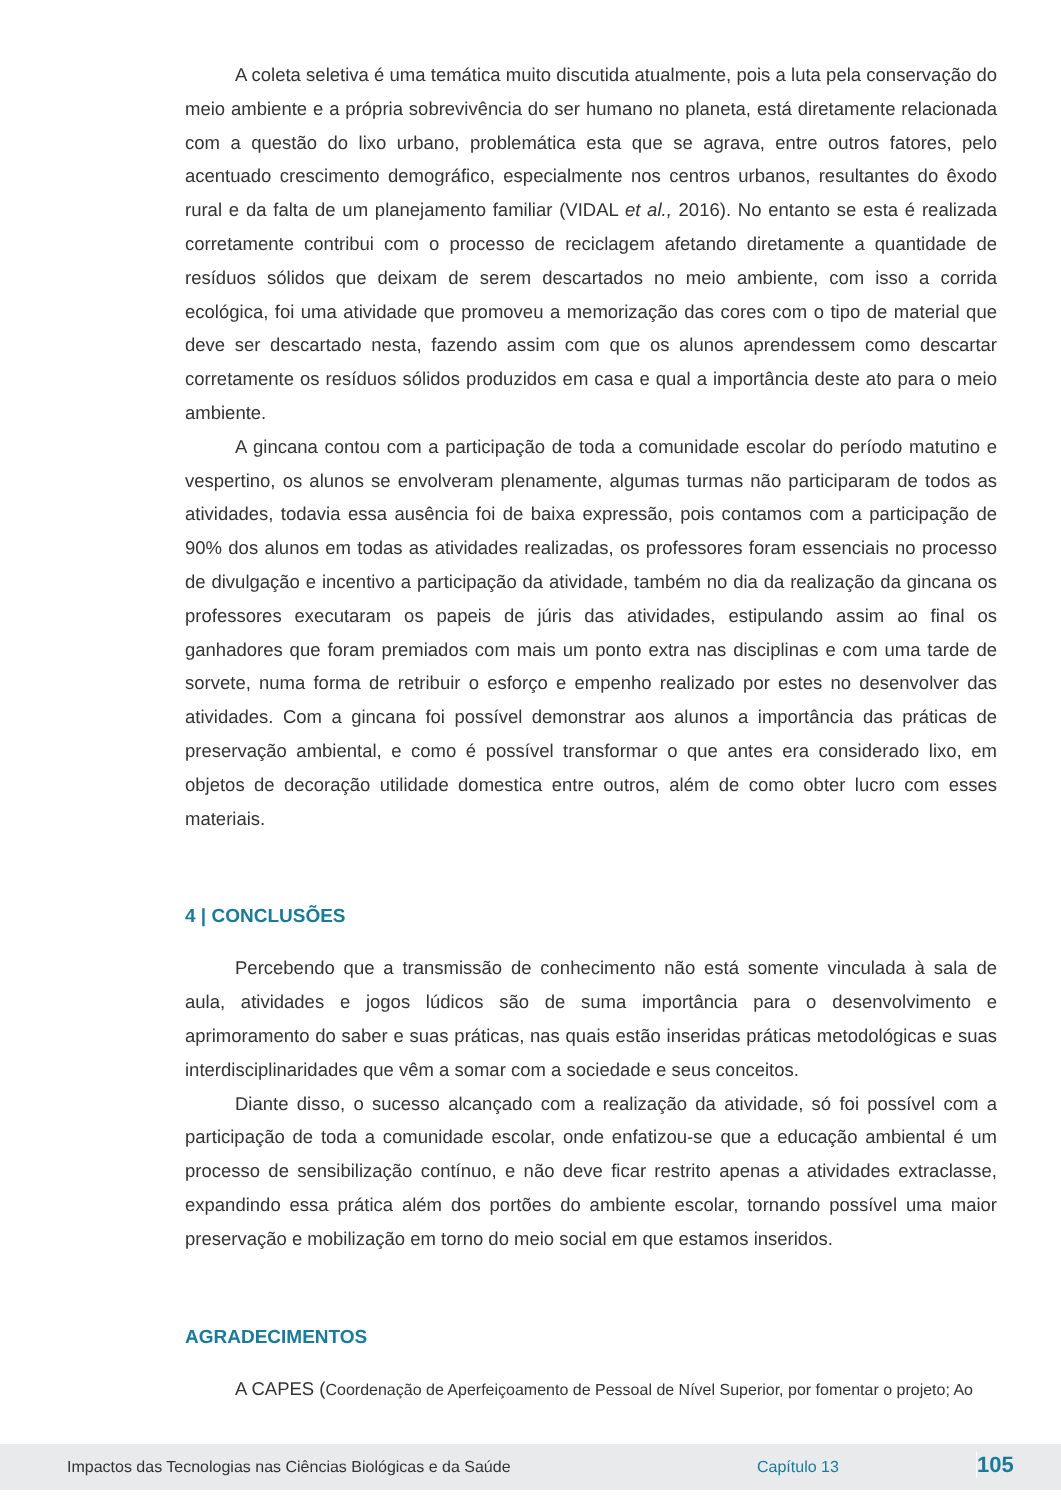A coleta seletiva é uma temática muito discutida atualmente, pois a luta pela conservação do meio ambiente e a própria sobrevivência do ser humano no planeta, está diretamente relacionada com a questão do lixo urbano, problemática esta que se agrava, entre outros fatores, pelo acentuado crescimento demográfico, especialmente nos centros urbanos, resultantes do êxodo rural e da falta de um planejamento familiar (VIDAL et al., 2016). No entanto se esta é realizada corretamente contribui com o processo de reciclagem afetando diretamente a quantidade de resíduos sólidos que deixam de serem descartados no meio ambiente, com isso a corrida ecológica, foi uma atividade que promoveu a memorização das cores com o tipo de material que deve ser descartado nesta, fazendo assim com que os alunos aprendessem como descartar corretamente os resíduos sólidos produzidos em casa e qual a importância deste ato para o meio ambiente.
A gincana contou com a participação de toda a comunidade escolar do período matutino e vespertino, os alunos se envolveram plenamente, algumas turmas não participaram de todos as atividades, todavia essa ausência foi de baixa expressão, pois contamos com a participação de 90% dos alunos em todas as atividades realizadas, os professores foram essenciais no processo de divulgação e incentivo a participação da atividade, também no dia da realização da gincana os professores executaram os papeis de júris das atividades, estipulando assim ao final os ganhadores que foram premiados com mais um ponto extra nas disciplinas e com uma tarde de sorvete, numa forma de retribuir o esforço e empenho realizado por estes no desenvolver das atividades. Com a gincana foi possível demonstrar aos alunos a importância das práticas de preservação ambiental, e como é possível transformar o que antes era considerado lixo, em objetos de decoração utilidade domestica entre outros, além de como obter lucro com esses materiais.
4 | CONCLUSÕES
Percebendo que a transmissão de conhecimento não está somente vinculada à sala de aula, atividades e jogos lúdicos são de suma importância para o desenvolvimento e aprimoramento do saber e suas práticas, nas quais estão inseridas práticas metodológicas e suas interdisciplinaridades que vêm a somar com a sociedade e seus conceitos.
Diante disso, o sucesso alcançado com a realização da atividade, só foi possível com a participação de toda a comunidade escolar, onde enfatizou-se que a educação ambiental é um processo de sensibilização contínuo, e não deve ficar restrito apenas a atividades extraclasse, expandindo essa prática além dos portões do ambiente escolar, tornando possível uma maior preservação e mobilização em torno do meio social em que estamos inseridos.
AGRADECIMENTOS
A CAPES (Coordenação de Aperfeiçoamento de Pessoal de Nível Superior, por fomentar o projeto; Ao
Impactos das Tecnologias nas Ciências Biológicas e da Saúde Capítulo 13 105